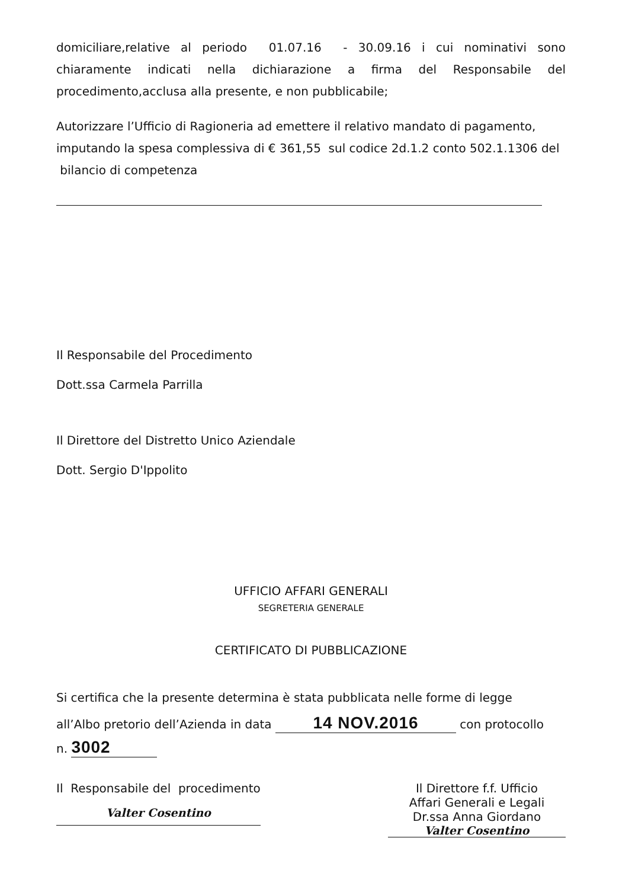domiciliare,relative al periodo 01.07.16 - 30.09.16 i cui nominativi sono chiaramente indicati nella dichiarazione a firma del Responsabile del procedimento,acclusa alla presente, e non pubblicabile;
Autorizzare l’Ufficio di Ragioneria ad emettere il relativo mandato di pagamento, imputando la spesa complessiva di € 361,55 sul codice 2d.1.2 conto 502.1.1306 del bilancio di competenza
Il Responsabile del Procedimento
Dott.ssa Carmela Parrilla
Il Direttore del Distretto Unico Aziendale
Dott. Sergio D'Ippolito
UFFICIO AFFARI GENERALI
SEGRETERIA GENERALE
CERTIFICATO DI PUBBLICAZIONE
Si certifica che la presente determina è stata pubblicata nelle forme di legge
all’Albo pretorio dell’Azienda in data 14 NOV.2016 con protocollo
n. 3002
Il Responsabile del procedimento
Valter Cosentino
Il Direttore f.f. Ufficio
Affari Generali e Legali
Dr.ssa Anna Giordano
Valter Cosentino